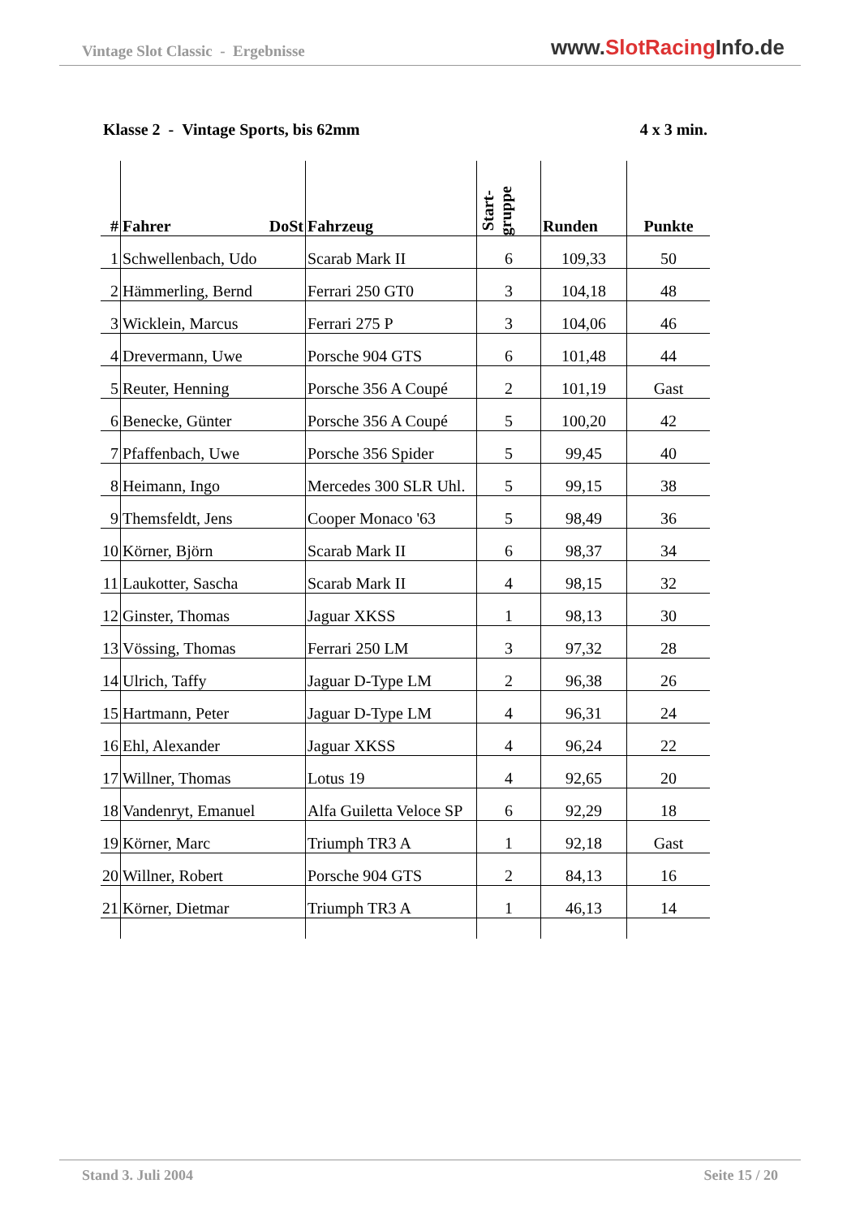Vintage Slot Classic - Ergebnisse
www.SlotRacing Info.de
Klasse 2 - Vintage Sports, bis 62mm
4 x 3 min.
| # | Fahrer DoSt | Fahrzeug | Start- gruppe | Runden | Punkte |
| --- | --- | --- | --- | --- | --- |
| 1 | Schwellenbach, Udo | Scarab Mark II | 6 | 109,33 | 50 |
| 2 | Hämmerling, Bernd | Ferrari 250 GT0 | 3 | 104,18 | 48 |
| 3 | Wicklein, Marcus | Ferrari 275 P | 3 | 104,06 | 46 |
| 4 | Drevermann, Uwe | Porsche 904 GTS | 6 | 101,48 | 44 |
| 5 | Reuter, Henning | Porsche 356 A Coupé | 2 | 101,19 | Gast |
| 6 | Benecke, Günter | Porsche 356 A Coupé | 5 | 100,20 | 42 |
| 7 | Pfaffenbach, Uwe | Porsche 356 Spider | 5 | 99,45 | 40 |
| 8 | Heimann, Ingo | Mercedes 300 SLR Uhl. | 5 | 99,15 | 38 |
| 9 | Themsfeldt, Jens | Cooper Monaco '63 | 5 | 98,49 | 36 |
| 10 | Körner, Björn | Scarab Mark II | 6 | 98,37 | 34 |
| 11 | Laukotter, Sascha | Scarab Mark II | 4 | 98,15 | 32 |
| 12 | Ginster, Thomas | Jaguar XKSS | 1 | 98,13 | 30 |
| 13 | Vössing, Thomas | Ferrari 250 LM | 3 | 97,32 | 28 |
| 14 | Ulrich, Taffy | Jaguar D-Type LM | 2 | 96,38 | 26 |
| 15 | Hartmann, Peter | Jaguar D-Type LM | 4 | 96,31 | 24 |
| 16 | Ehl, Alexander | Jaguar XKSS | 4 | 96,24 | 22 |
| 17 | Willner, Thomas | Lotus 19 | 4 | 92,65 | 20 |
| 18 | Vandenryt, Emanuel | Alfa Guiletta Veloce SP | 6 | 92,29 | 18 |
| 19 | Körner, Marc | Triumph TR3 A | 1 | 92,18 | Gast |
| 20 | Willner, Robert | Porsche 904 GTS | 2 | 84,13 | 16 |
| 21 | Körner, Dietmar | Triumph TR3 A | 1 | 46,13 | 14 |
Stand 3. Juli 2004 Seite 15 / 20